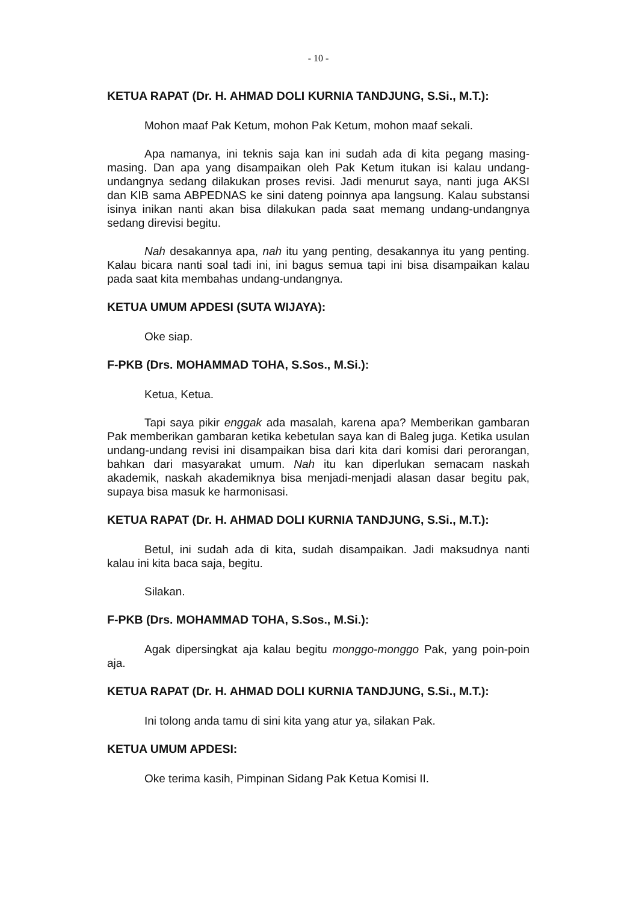- 10 -
KETUA RAPAT (Dr. H. AHMAD DOLI KURNIA TANDJUNG, S.Si., M.T.):
Mohon maaf Pak Ketum, mohon Pak Ketum, mohon maaf sekali.
Apa namanya, ini teknis saja kan ini sudah ada di kita pegang masing-masing. Dan apa yang disampaikan oleh Pak Ketum itukan isi kalau undang-undangnya sedang dilakukan proses revisi. Jadi menurut saya, nanti juga AKSI dan KIB sama ABPEDNAS ke sini dateng poinnya apa langsung. Kalau substansi isinya inikan nanti akan bisa dilakukan pada saat memang undang-undangnya sedang direvisi begitu.
Nah desakannya apa, nah itu yang penting, desakannya itu yang penting. Kalau bicara nanti soal tadi ini, ini bagus semua tapi ini bisa disampaikan kalau pada saat kita membahas undang-undangnya.
KETUA UMUM APDESI (SUTA WIJAYA):
Oke siap.
F-PKB (Drs. MOHAMMAD TOHA, S.Sos., M.Si.):
Ketua, Ketua.
Tapi saya pikir enggak ada masalah, karena apa? Memberikan gambaran Pak memberikan gambaran ketika kebetulan saya kan di Baleg juga. Ketika usulan undang-undang revisi ini disampaikan bisa dari kita dari komisi dari perorangan, bahkan dari masyarakat umum. Nah itu kan diperlukan semacam naskah akademik, naskah akademiknya bisa menjadi-menjadi alasan dasar begitu pak, supaya bisa masuk ke harmonisasi.
KETUA RAPAT (Dr. H. AHMAD DOLI KURNIA TANDJUNG, S.Si., M.T.):
Betul, ini sudah ada di kita, sudah disampaikan. Jadi maksudnya nanti kalau ini kita baca saja, begitu.
Silakan.
F-PKB (Drs. MOHAMMAD TOHA, S.Sos., M.Si.):
Agak dipersingkat aja kalau begitu monggo-monggo Pak, yang poin-poin aja.
KETUA RAPAT (Dr. H. AHMAD DOLI KURNIA TANDJUNG, S.Si., M.T.):
Ini tolong anda tamu di sini kita yang atur ya, silakan Pak.
KETUA UMUM APDESI:
Oke terima kasih, Pimpinan Sidang Pak Ketua Komisi II.